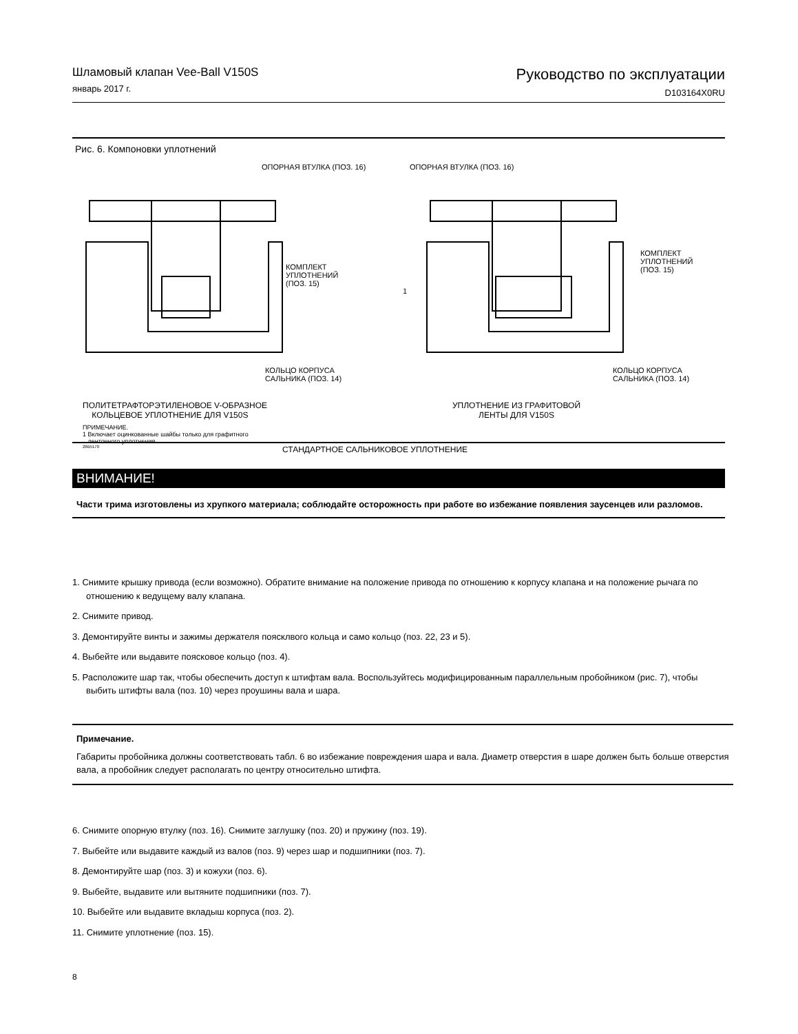Шламовый клапан Vee-Ball V150S
январь 2017 г.
Руководство по эксплуатации
D103164X0RU
Рис. 6. Компоновки уплотнений
ОПОРНАЯ ВТУЛКА (ПОЗ. 16)
КОМПЛЕКТ
УПЛОТНЕНИЙ
(ПОЗ. 15)
КОЛЬЦО КОРПУСА
САЛЬНИКА (ПОЗ. 14)
ОПОРНАЯ ВТУЛКА (ПОЗ. 16)
1
КОМПЛЕКТ
УПЛОТНЕНИЙ
(ПОЗ. 15)
КОЛЬЦО КОРПУСА
САЛЬНИКА (ПОЗ. 14)
ПОЛИТЕТРАФТОРЭТИЛЕНОВОЕ V-ОБРАЗНОЕ
КОЛЬЦЕВОЕ УПЛОТНЕНИЕ ДЛЯ V150S
УПЛОТНЕНИЕ ИЗ ГРАФИТОВОЙ
ЛЕНТЫ ДЛЯ V150S
ПРИМЕЧАНИЕ.
1 Включает оцинкованные шайбы только для графитного
ленточного уплотнения.
28B5170 СТАНДАРТНОЕ САЛЬНИКОВОЕ УПЛОТНЕНИЕ
ВНИМАНИЕ!
Части трима изготовлены из хрупкого материала; соблюдайте осторожность при работе во избежание появления заусенцев или разломов.
1. Снимите крышку привода (если возможно). Обратите внимание на положение привода по отношению к корпусу клапана и на положение рычага по отношению к ведущему валу клапана.
2. Снимите привод.
3. Демонтируйте винты и зажимы держателя поясклвого кольца и само кольцо (поз. 22, 23 и 5).
4. Выбейте или выдавите поясковое кольцо (поз. 4).
5. Расположите шар так, чтобы обеспечить доступ к штифтам вала. Воспользуйтесь модифицированным параллельным пробойником (рис. 7), чтобы выбить штифты вала (поз. 10) через проушины вала и шара.
Примечание.
Габариты пробойника должны соответствовать табл. 6 во избежание повреждения шара и вала. Диаметр отверстия в шаре должен быть больше отверстия вала, а пробойник следует располагать по центру относительно штифта.
6. Снимите опорную втулку (поз. 16). Снимите заглушку (поз. 20) и пружину (поз. 19).
7. Выбейте или выдавите каждый из валов (поз. 9) через шар и подшипники (поз. 7).
8. Демонтируйте шар (поз. 3) и кожухи (поз. 6).
9. Выбейте, выдавите или вытяните подшипники (поз. 7).
10. Выбейте или выдавите вкладыш корпуса (поз. 2).
11. Снимите уплотнение (поз. 15).
8